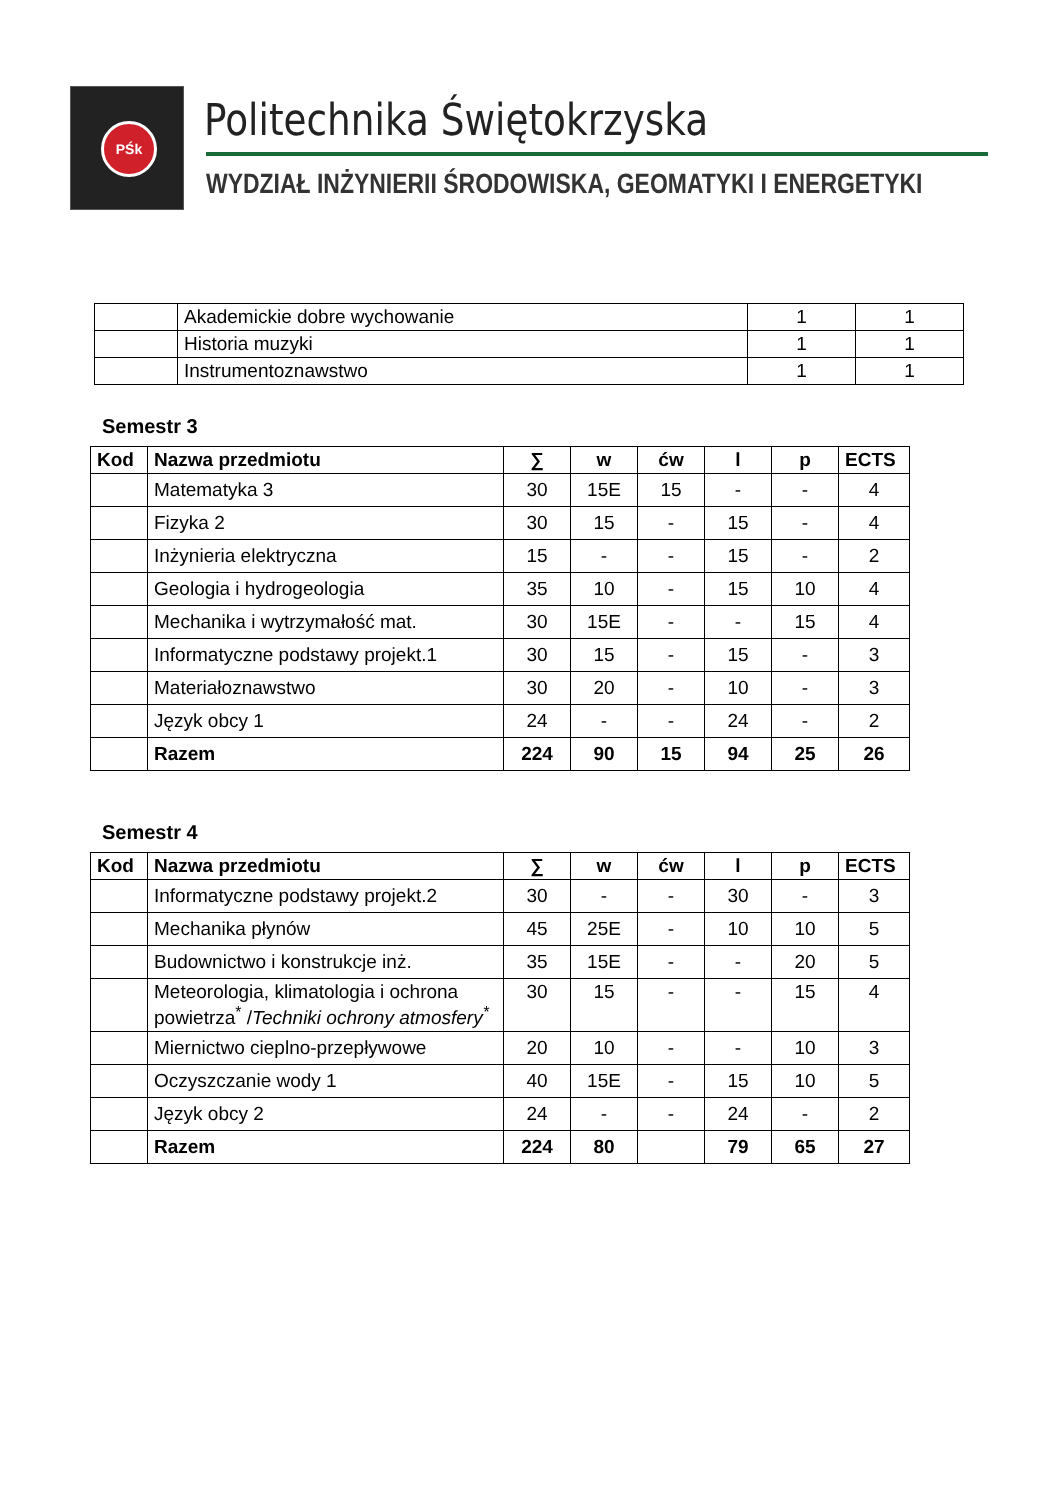PŚk Politechnika Świętokrzyska
WYDZIAŁ INŻYNIERII ŚRODOWISKA, GEOMATYKI I ENERGETYKI
| | Akademickie dobre wychowanie | 1 | 1 |
| | Historia muzyki | 1 | 1 |
| | Instrumentoznawstwo | 1 | 1 |
Semestr 3
| Kod | Nazwa przedmiotu | ∑ | w | ćw | l | p | ECTS |
| --- | --- | --- | --- | --- | --- | --- | --- |
| | Matematyka 3 | 30 | 15E | 15 | - | - | 4 |
| | Fizyka 2 | 30 | 15 | - | 15 | - | 4 |
| | Inżynieria elektryczna | 15 | - | - | 15 | - | 2 |
| | Geologia i hydrogeologia | 35 | 10 | - | 15 | 10 | 4 |
| | Mechanika i wytrzymałość mat. | 30 | 15E | - | - | 15 | 4 |
| | Informatyczne podstawy projekt.1 | 30 | 15 | - | 15 | - | 3 |
| | Materiałoznawstwo | 30 | 20 | - | 10 | - | 3 |
| | Język obcy 1 | 24 | - | - | 24 | - | 2 |
| | Razem | 224 | 90 | 15 | 94 | 25 | 26 |
Semestr 4
| Kod | Nazwa przedmiotu | ∑ | w | ćw | l | p | ECTS |
| --- | --- | --- | --- | --- | --- | --- | --- |
| | Informatyczne podstawy projekt.2 | 30 | - | - | 30 | - | 3 |
| | Mechanika płynów | 45 | 25E | - | 10 | 10 | 5 |
| | Budownictwo i konstrukcje inż. | 35 | 15E | - | - | 20 | 5 |
| | Meteorologia, klimatologia i ochrona powietrza<sup>*</sup> / Techniki ochrony atmosfery<sup>*</sup> | 30 | 15 | - | - | 15 | 4 |
| | Miernictwo cieplno-przepływowe | 20 | 10 | - | - | 10 | 3 |
| | Oczyszczanie wody 1 | 40 | 15E | - | 15 | 10 | 5 |
| | Język obcy 2 | 24 | - | - | 24 | - | 2 |
| | Razem | 224 | 80 | | 79 | 65 | 27 |